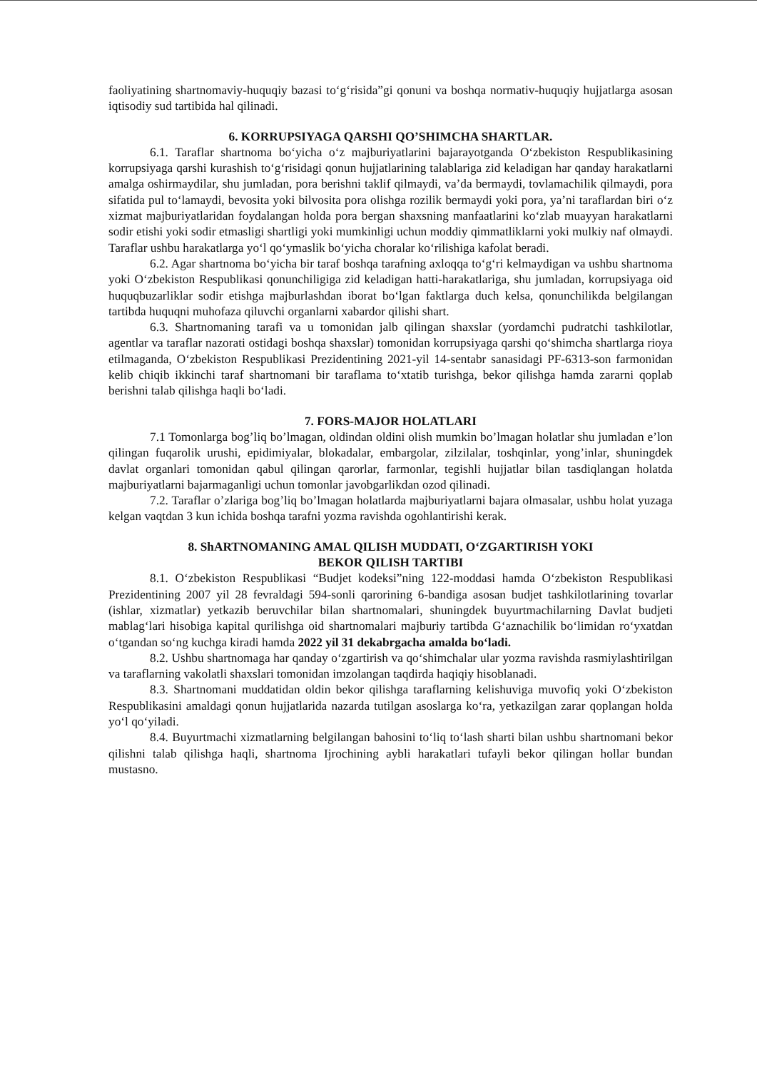faoliyatining shartnomaviy-huquqiy bazasi to‘g‘risida”gi qonuni va boshqa normativ-huquqiy hujjatlarga asosan iqtisodiy sud tartibida hal qilinadi.
6. KORRUPSIYAGA QARSHI QO’SHIMCHA SHARTLAR.
6.1. Taraflar shartnoma bo‘yicha o‘z majburiyatlarini bajarayotganda O‘zbekiston Respublikasining korrupsiyaga qarshi kurashish to‘g‘risidagi qonun hujjatlarining talablariga zid keladigan har qanday harakatlarni amalga oshirmaydilar, shu jumladan, pora berishni taklif qilmaydi, va’da bermaydi, tovlamachilik qilmaydi, pora sifatida pul to‘lamaydi, bevosita yoki bilvosita pora olishga rozilik bermaydi yoki pora, ya’ni taraflardan biri o‘z xizmat majburiyatlaridan foydalangan holda pora bergan shaxsning manfaatlarini ko‘zlab muayyan harakatlarni sodir etishi yoki sodir etmasligi shartligi yoki mumkinligi uchun moddiy qimmatliklarni yoki mulkiy naf olmaydi. Taraflar ushbu harakatlarga yo‘l qo‘ymaslik bo‘yicha choralar ko‘rilishiga kafolat beradi.
6.2. Agar shartnoma bo‘yicha bir taraf boshqa tarafning axloqqa to‘g‘ri kelmaydigan va ushbu shartnoma yoki O‘zbekiston Respublikasi qonunchiligiga zid keladigan hatti-harakatlariga, shu jumladan, korrupsiyaga oid huquqbuzarliklar sodir etishga majburlashdan iborat bo‘lgan faktlarga duch kelsa, qonunchilikda belgilangan tartibda huquqni muhofaza qiluvchi organlarni xabardor qilishi shart.
6.3. Shartnomaning tarafi va u tomonidan jalb qilingan shaxslar (yordamchi pudratchi tashkilotlar, agentlar va taraflar nazorati ostidagi boshqa shaxslar) tomonidan korrupsiyaga qarshi qo‘shimcha shartlarga rioya etilmaganda, O‘zbekiston Respublikasi Prezidentining 2021-yil 14-sentabr sanasidagi PF-6313-son farmonidan kelib chiqib ikkinchi taraf shartnomani bir taraflama to‘xtatib turishga, bekor qilishga hamda zararni qoplab berishni talab qilishga haqli bo‘ladi.
7. FORS-MAJOR HOLATLARI
7.1 Tomonlarga bog’liq bo’lmagan, oldindan oldini olish mumkin bo’lmagan holatlar shu jumladan e’lon qilingan fuqarolik urushi, epidimiyalar, blokadalar, embargolar, zilzilalar, toshqinlar, yong’inlar, shuningdek davlat organlari tomonidan qabul qilingan qarorlar, farmonlar, tegishli hujjatlar bilan tasdiqlangan holatda majburiyatlarni bajarmaganligi uchun tomonlar javobgarlikdan ozod qilinadi.
7.2. Taraflar o’zlariga bog’liq bo’lmagan holatlarda majburiyatlarni bajara olmasalar, ushbu holat yuzaga kelgan vaqtdan 3 kun ichida boshqa tarafni yozma ravishda ogohlantirishi kerak.
8. ShARTNOMANING AMAL QILISH MUDDATI, O‘ZGARTIRISH YOKI
BEKOR QILISH TARTIBI
8.1. O‘zbekiston Respublikasi “Budjet kodeksi”ning 122-moddasi hamda O‘zbekiston Respublikasi Prezidentining 2007 yil 28 fevraldagi 594-sonli qarorining 6-bandiga asosan budjet tashkilotlarining tovarlar (ishlar, xizmatlar) yetkazib beruvchilar bilan shartnomalari, shuningdek buyurtmachilarning Davlat budjeti mablag‘lari hisobiga kapital qurilishga oid shartnomalari majburiy tartibda G‘aznachilik bo‘limidan ro‘yxatdan o‘tgandan so‘ng kuchga kiradi hamda 2022 yil 31 dekabrgacha amalda bo‘ladi.
8.2. Ushbu shartnomaga har qanday o‘zgartirish va qo‘shimchalar ular yozma ravishda rasmiylashtirilgan va taraflarning vakolatli shaxslari tomonidan imzolangan taqdirda haqiqiy hisoblanadi.
8.3. Shartnomani muddatidan oldin bekor qilishga taraflarning kelishuviga muvofiq yoki O‘zbekiston Respublikasini amaldagi qonun hujjatlarida nazarda tutilgan asoslarga ko‘ra, yetkazilgan zarar qoplangan holda yo‘l qo‘yiladi.
8.4. Buyurtmachi xizmatlarning belgilangan bahosini to‘liq to‘lash sharti bilan ushbu shartnomani bekor qilishni talab qilishga haqli, shartnoma Ijrochining aybli harakatlari tufayli bekor qilingan hollar bundan mustasno.